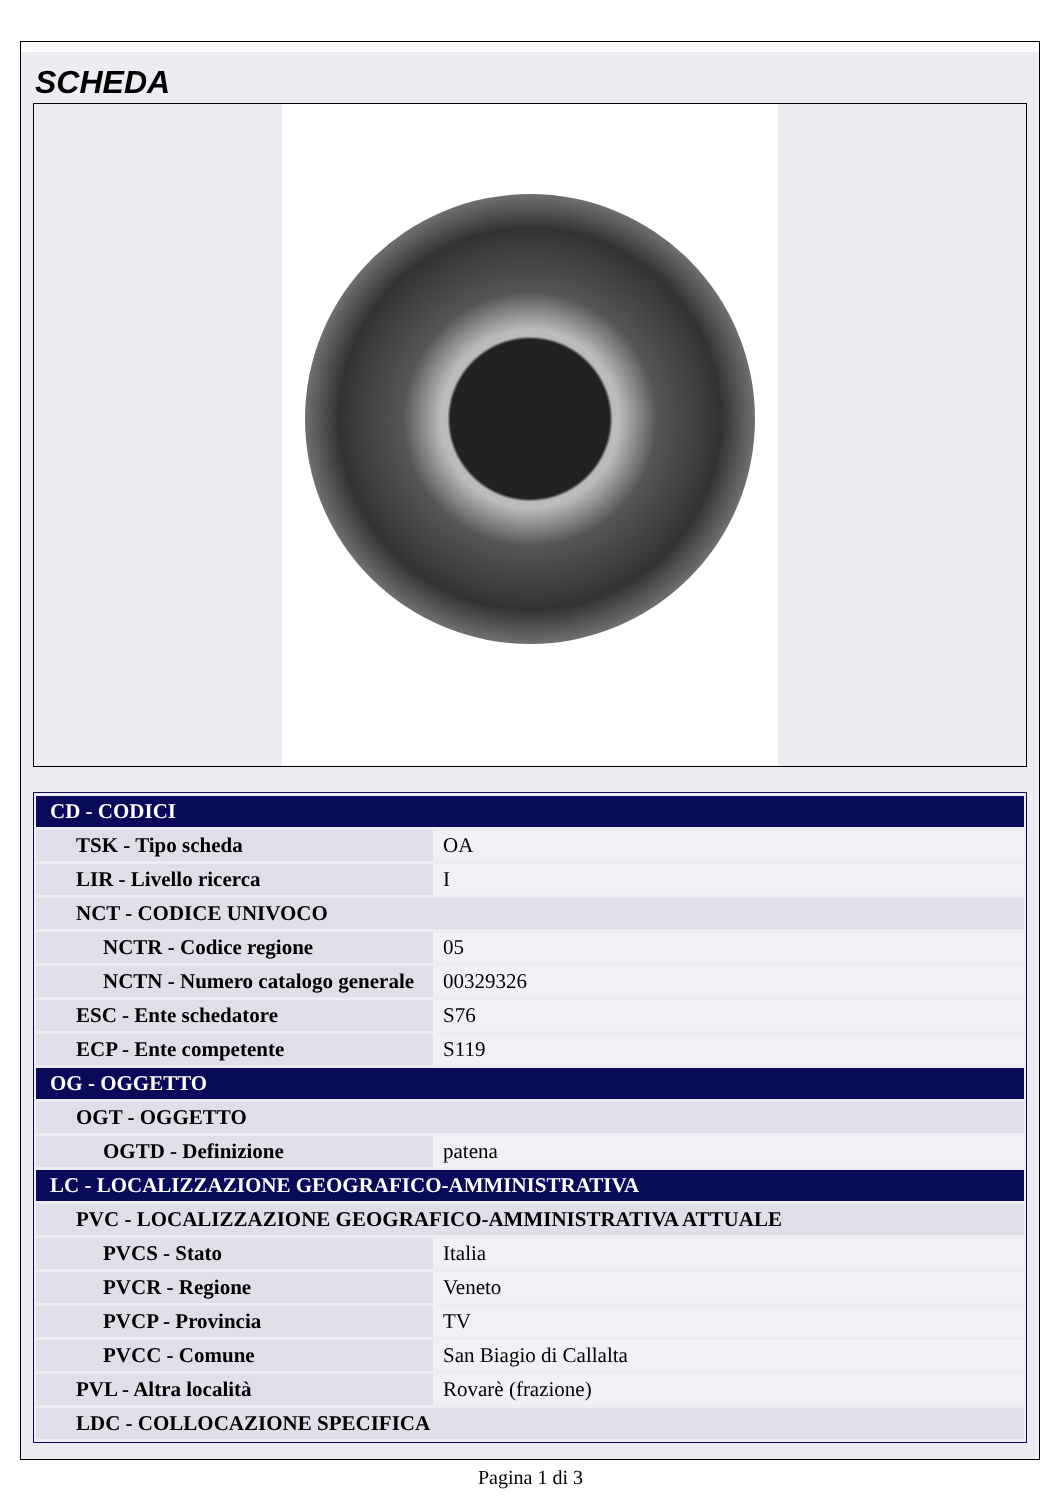SCHEDA
| CD - CODICI | |
| TSK - Tipo scheda | OA |
| LIR - Livello ricerca | I |
| NCT - CODICE UNIVOCO | |
| NCTR - Codice regione | 05 |
| NCTN - Numero catalogo generale | 00329326 |
| ESC - Ente schedatore | S76 |
| ECP - Ente competente | S119 |
| OG - OGGETTO | |
| OGT - OGGETTO | |
| OGTD - Definizione | patena |
| LC - LOCALIZZAZIONE GEOGRAFICO-AMMINISTRATIVA | |
| PVC - LOCALIZZAZIONE GEOGRAFICO-AMMINISTRATIVA ATTUALE | |
| PVCS - Stato | Italia |
| PVCR - Regione | Veneto |
| PVCP - Provincia | TV |
| PVCC - Comune | San Biagio di Callalta |
| PVL - Altra località | Rovarè (frazione) |
| LDC - COLLOCAZIONE SPECIFICA | |
Pagina 1 di 3